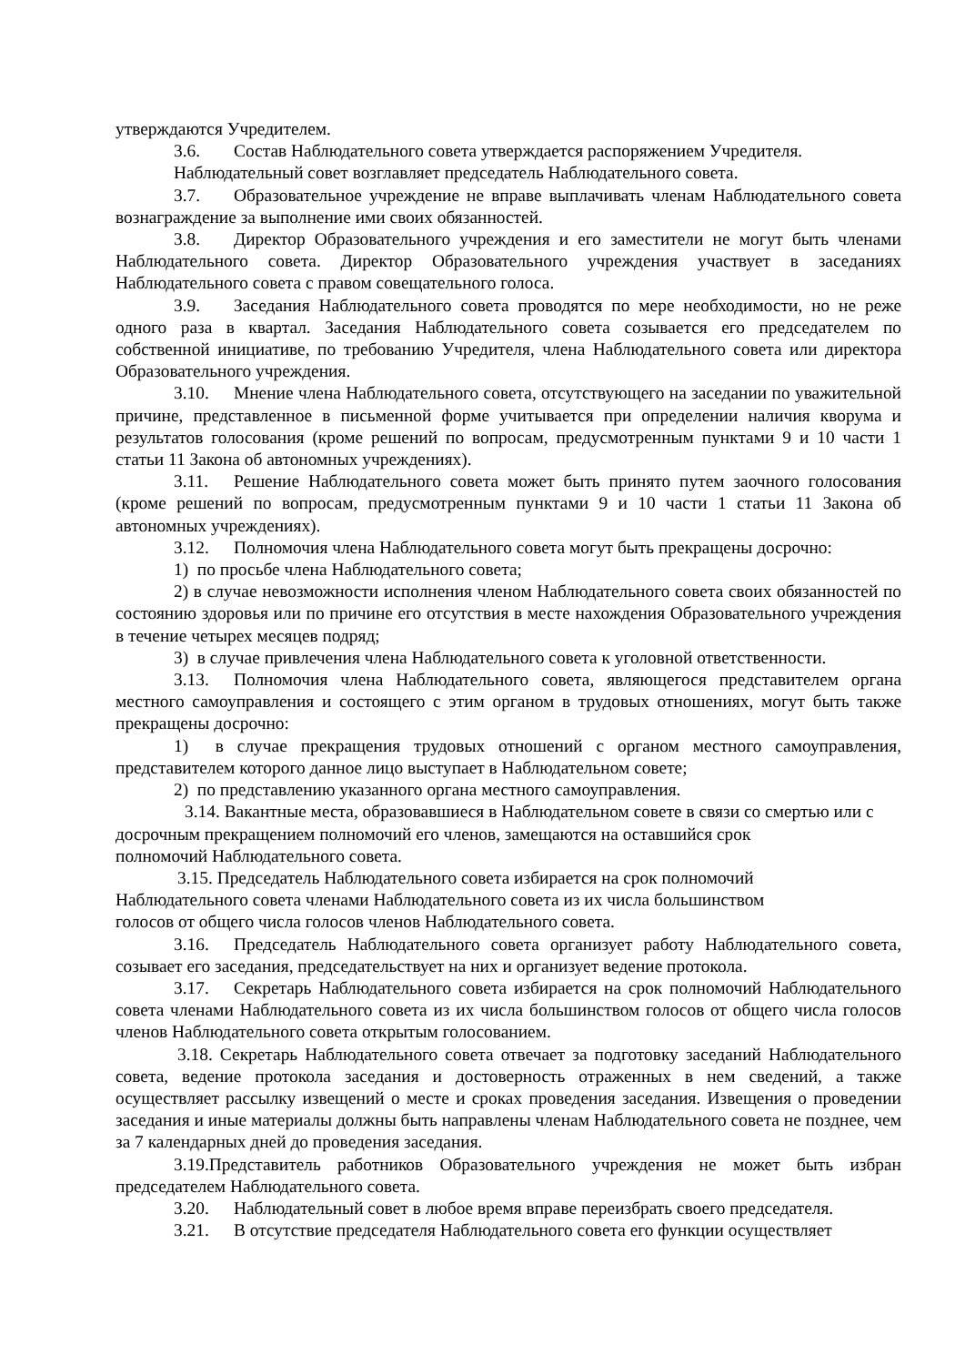утверждаются Учредителем.
3.6. Состав Наблюдательного совета утверждается распоряжением Учредителя.
Наблюдательный совет возглавляет председатель Наблюдательного совета.
3.7. Образовательное учреждение не вправе выплачивать членам Наблюдательного совета вознаграждение за выполнение ими своих обязанностей.
3.8. Директор Образовательного учреждения и его заместители не могут быть членами Наблюдательного совета. Директор Образовательного учреждения участвует в заседаниях Наблюдательного совета с правом совещательного голоса.
3.9. Заседания Наблюдательного совета проводятся по мере необходимости, но не реже одного раза в квартал. Заседания Наблюдательного совета созывается его председателем по собственной инициативе, по требованию Учредителя, члена Наблюдательного совета или директора Образовательного учреждения.
3.10. Мнение члена Наблюдательного совета, отсутствующего на заседании по уважительной причине, представленное в письменной форме учитывается при определении наличия кворума и результатов голосования (кроме решений по вопросам, предусмотренным пунктами 9 и 10 части 1 статьи 11 Закона об автономных учреждениях).
3.11. Решение Наблюдательного совета может быть принято путем заочного голосования (кроме решений по вопросам, предусмотренным пунктами 9 и 10 части 1 статьи 11 Закона об автономных учреждениях).
3.12. Полномочия члена Наблюдательного совета могут быть прекращены досрочно:
1) по просьбе члена Наблюдательного совета;
2) в случае невозможности исполнения членом Наблюдательного совета своих обязанностей по состоянию здоровья или по причине его отсутствия в месте нахождения Образовательного учреждения в течение четырех месяцев подряд;
3) в случае привлечения члена Наблюдательного совета к уголовной ответственности.
3.13. Полномочия члена Наблюдательного совета, являющегося представителем органа местного самоуправления и состоящего с этим органом в трудовых отношениях, могут быть также прекращены досрочно:
1) в случае прекращения трудовых отношений с органом местного самоуправления, представителем которого данное лицо выступает в Наблюдательном совете;
2) по представлению указанного органа местного самоуправления.
3.14. Вакантные места, образовавшиеся в Наблюдательном совете в связи со смертью или с
досрочным прекращением полномочий его членов, замещаются на оставшийся срок
полномочий Наблюдательного совета.
3.15. Председатель Наблюдательного совета избирается на срок полномочий
Наблюдательного совета членами Наблюдательного совета из их числа большинством
голосов от общего числа голосов членов Наблюдательного совета.
3.16. Председатель Наблюдательного совета организует работу Наблюдательного совета, созывает его заседания, председательствует на них и организует ведение протокола.
3.17. Секретарь Наблюдательного совета избирается на срок полномочий Наблюдательного совета членами Наблюдательного совета из их числа большинством голосов от общего числа голосов членов Наблюдательного совета открытым голосованием.
3.18. Секретарь Наблюдательного совета отвечает за подготовку заседаний Наблюдательного совета, ведение протокола заседания и достоверность отраженных в нем сведений, а также осуществляет рассылку извещений о месте и сроках проведения заседания. Извещения о проведении заседания и иные материалы должны быть направлены членам Наблюдательного совета не позднее, чем за 7 календарных дней до проведения заседания.
3.19.Представитель работников Образовательного учреждения не может быть избран председателем Наблюдательного совета.
3.20. Наблюдательный совет в любое время вправе переизбрать своего председателя.
3.21. В отсутствие председателя Наблюдательного совета его функции осуществляет